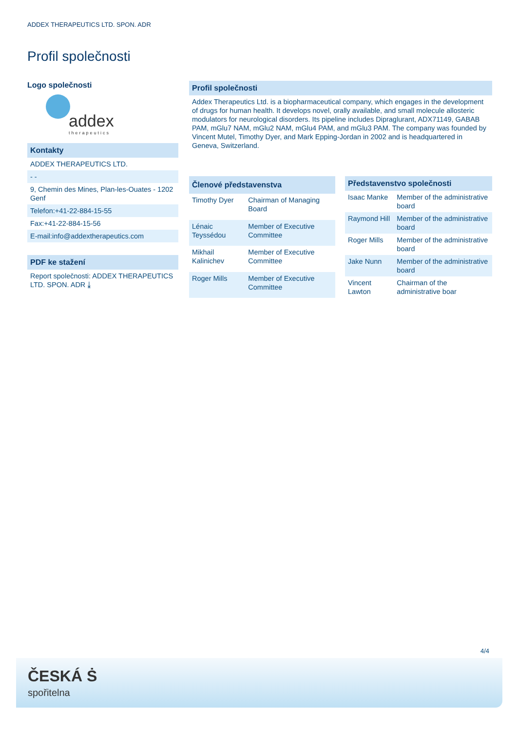ADDEX THERAPEUTICS LTD. SPON. ADR
Profil společnosti
Logo společnosti
addex
therapeutics
Kontakty
ADDEX THERAPEUTICS LTD.
- -
9, Chemin des Mines, Plan-les-Ouates - 1202 Genf
Telefon:+41-22-884-15-55
Fax:+41-22-884-15-56
E-mail:info@addextherapeutics.com
PDF ke stažení
Report společnosti: ADDEX THERAPEUTICS LTD. SPON. ADR ⤓
Profil společnosti
Addex Therapeutics Ltd. is a biopharmaceutical company, which engages in the development of drugs for human health. It develops novel, orally available, and small molecule allosteric modulators for neurological disorders. Its pipeline includes Dipraglurant, ADX71149, GABAB PAM, mGlu7 NAM, mGlu2 NAM, mGlu4 PAM, and mGlu3 PAM. The company was founded by Vincent Mutel, Timothy Dyer, and Mark Epping-Jordan in 2002 and is headquartered in Geneva, Switzerland.
| Členové představenstva | |
| --- | --- |
| Timothy Dyer | Chairman of Managing Board |
| Lénaic Teyssédou | Member of Executive Committee |
| Mikhail Kalinichev | Member of Executive Committee |
| Roger Mills | Member of Executive Committee |
| Představenstvo společnosti | |
| --- | --- |
| Isaac Manke | Member of the administrative board |
| Raymond Hill | Member of the administrative board |
| Roger Mills | Member of the administrative board |
| Jake Nunn | Member of the administrative board |
| Vincent Lawton | Chairman of the administrative boar |
4/4
ČESKÁ Ṡ
spořitelna